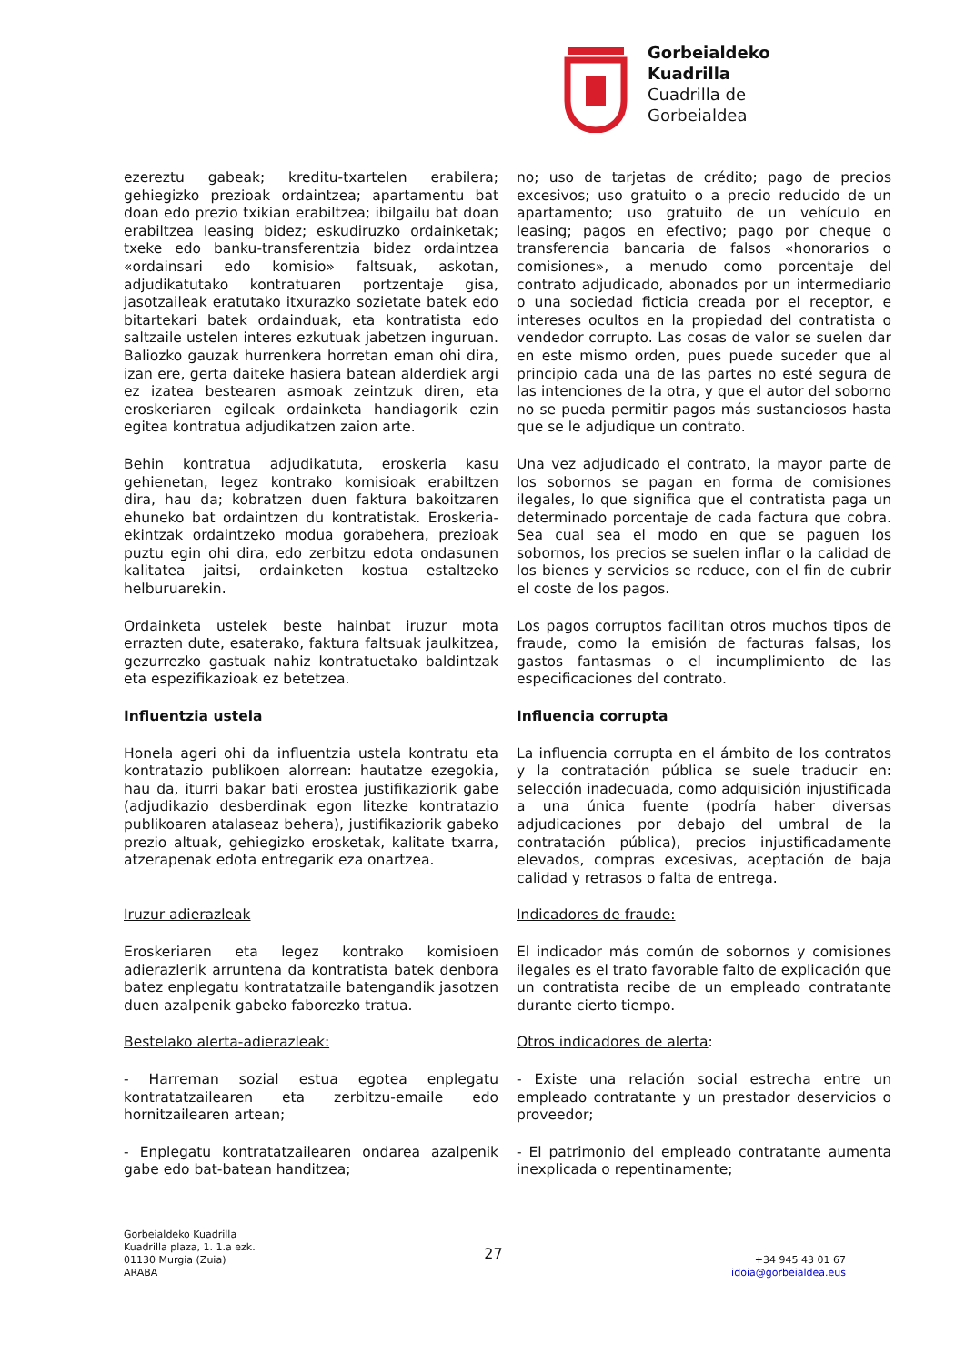Gorbeialdeko
Kuadrilla
Cuadrilla de
Gorbeialdea
ezereztu gabeak; kreditu-txartelen erabilera; gehiegizko prezioak ordaintzea; apartamentu bat doan edo prezio txikian erabiltzea; ibilgailu bat doan erabiltzea leasing bidez; eskudiruzko ordainketak; txeke edo banku-transferentzia bidez ordaintzea «ordainsari edo komisio» faltsuak, askotan, adjudikatutako kontratuaren portzentaje gisa, jasotzaileak eratutako itxurazko sozietate batek edo bitartekari batek ordainduak, eta kontratista edo saltzaile ustelen interes ezkutuak jabetzen inguruan. Baliozko gauzak hurrenkera horretan eman ohi dira, izan ere, gerta daiteke hasiera batean alderdiek argi ez izatea bestearen asmoak zeintzuk diren, eta eroskeriaren egileak ordainketa handiagorik ezin egitea kontratua adjudikatzen zaion arte.
no; uso de tarjetas de crédito; pago de precios excesivos; uso gratuito o a precio reducido de un apartamento; uso gratuito de un vehículo en leasing; pagos en efectivo; pago por cheque o transferencia bancaria de falsos «honorarios o comisiones», a menudo como porcentaje del contrato adjudicado, abonados por un intermediario o una sociedad ficticia creada por el receptor, e intereses ocultos en la propiedad del contratista o vendedor corrupto. Las cosas de valor se suelen dar en este mismo orden, pues puede suceder que al principio cada una de las partes no esté segura de las intenciones de la otra, y que el autor del soborno no se pueda permitir pagos más sustanciosos hasta que se le adjudique un contrato.
Behin kontratua adjudikatuta, eroskeria kasu gehienetan, legez kontrako komisioak erabiltzen dira, hau da; kobratzen duen faktura bakoitzaren ehuneko bat ordaintzen du kontratistak. Eroskeria-ekintzak ordaintzeko modua gorabehera, prezioak puztu egin ohi dira, edo zerbitzu edota ondasunen kalitatea jaitsi, ordainketen kostua estaltzeko helburuarekin.
Una vez adjudicado el contrato, la mayor parte de los sobornos se pagan en forma de comisiones ilegales, lo que significa que el contratista paga un determinado porcentaje de cada factura que cobra. Sea cual sea el modo en que se paguen los sobornos, los precios se suelen inflar o la calidad de los bienes y servicios se reduce, con el fin de cubrir el coste de los pagos.
Ordainketa ustelek beste hainbat iruzur mota errazten dute, esaterako, faktura faltsuak jaulkitzea, gezurrezko gastuak nahiz kontratuetako baldintzak eta espezifikazioak ez betetzea.
Los pagos corruptos facilitan otros muchos tipos de fraude, como la emisión de facturas falsas, los gastos fantasmas o el incumplimiento de las especificaciones del contrato.
Influentzia ustela
Influencia corrupta
Honela ageri ohi da influentzia ustela kontratu eta kontratazio publikoen alorrean: hautatze ezegokia, hau da, iturri bakar bati erostea justifikaziorik gabe (adjudikazio desberdinak egon litezke kontratazio publikoaren atalaseaz behera), justifikaziorik gabeko prezio altuak, gehiegizko erosketak, kalitate txarra, atzerapenak edota entregarik eza onartzea.
La influencia corrupta en el ámbito de los contratos y la contratación pública se suele traducir en: selección inadecuada, como adquisición injustificada a una única fuente (podría haber diversas adjudicaciones por debajo del umbral de la contratación pública), precios injustificadamente elevados, compras excesivas, aceptación de baja calidad y retrasos o falta de entrega.
Iruzur adierazleak
Indicadores de fraude:
Eroskeriaren eta legez kontrako komisioen adierazlerik arruntena da kontratista batek denbora batez enplegatu kontratatzaile batengandik jasotzen duen azalpenik gabeko faborezko tratua.
El indicador más común de sobornos y comisiones ilegales es el trato favorable falto de explicación que un contratista recibe de un empleado contratante durante cierto tiempo.
Bestelako alerta-adierazleak:
Otros indicadores de alerta:
- Harreman sozial estua egotea enplegatu kontratatzailearen eta zerbitzu-emaile edo hornitzailearen artean;
- Existe una relación social estrecha entre un empleado contratante y un prestador deservicios o proveedor;
- Enplegatu kontratatzailearen ondarea azalpenik gabe edo bat-batean handitzea;
- El patrimonio del empleado contratante aumenta inexplicada o repentinamente;
Gorbeialdeko Kuadrilla
Kuadrilla plaza, 1. 1.a ezk.
01130 Murgia (Zuia)
ARABA
27
+34 945 43 01 67
idoia@gorbeialdea.eus